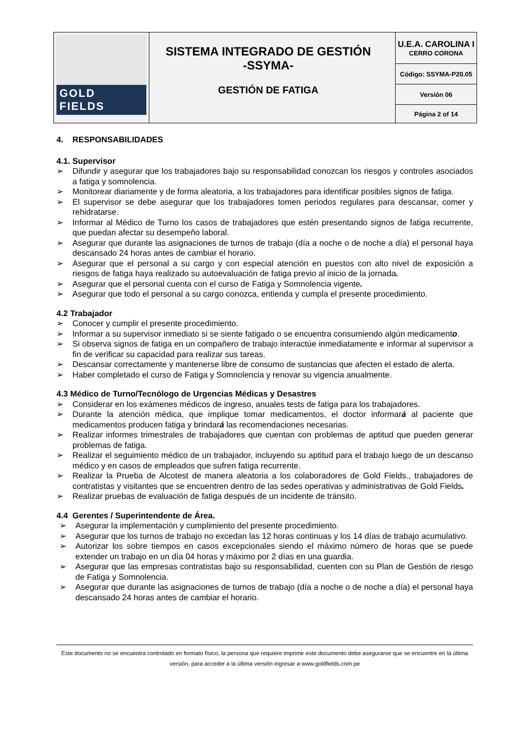| GOLD FIELDS | SISTEMA INTEGRADO DE GESTIÓN -SSYMA- GESTIÓN DE FATIGA | U.E.A. CAROLINA I CERRO CORONA |
| | | Código: SSYMA-P20.05 |
| | | Versión 06 |
| | | Página 2 of 14 |
4. RESPONSABILIDADES
4.1. Supervisor
➢ Difundir y asegurar que los trabajadores bajo su responsabilidad conozcan los riesgos y controles asociados a fatiga y somnolencia.
➢ Monitorear diariamente y de forma aleatoria, a los trabajadores para identificar posibles signos de fatiga.
➢ El supervisor se debe asegurar que los trabajadores tomen periodos regulares para descansar, comer y rehidratarse.
➢ Informar al Médico de Turno los casos de trabajadores que estén presentando signos de fatiga recurrente, que puedan afectar su desempeño laboral.
➢ Asegurar que durante las asignaciones de turnos de trabajo (día a noche o de noche a día) el personal haya descansado 24 horas antes de cambiar el horario.
➢ Asegurar que el personal a su cargo y con especial atención en puestos con alto nivel de exposición a riesgos de fatiga haya realizado su autoevaluación de fatiga previo al inicio de la jornada.
➢ Asegurar que el personal cuenta con el curso de Fatiga y Somnolencia vigente.
➢ Asegurar que todo el personal a su cargo conozca, entienda y cumpla el presente procedimiento.
4.2 Trabajador
➢ Conocer y cumplir el presente procedimiento.
➢ Informar a su supervisor inmediato si se siente fatigado o se encuentra consumiendo algún medicamento.
➢ Si observa signos de fatiga en un compañero de trabajo interactúe inmediatamente e informar al supervisor a fin de verificar su capacidad para realizar sus tareas.
➢ Descansar correctamente y mantenerse libre de consumo de sustancias que afecten el estado de alerta.
➢ Haber completado el curso de Fatiga y Somnolencia y renovar su vigencia anualmente.
4.3 Médico de Turno/Tecnólogo de Urgencias Médicas y Desastres
➢ Considerar en los exámenes médicos de ingreso, anuales tests de fatiga para los trabajadores.
➢ Durante la atención médica, que implique tomar medicamentos, el doctor informará al paciente que medicamentos producen fatiga y brindará las recomendaciones necesarias.
➢ Realizar informes trimestrales de trabajadores que cuentan con problemas de aptitud que pueden generar problemas de fatiga.
➢ Realizar el seguimiento médico de un trabajador, incluyendo su aptitud para el trabajo luego de un descanso médico y en casos de empleados que sufren fatiga recurrente.
➢ Realizar la Prueba de Alcotest de manera aleatoria a los colaboradores de Gold Fields., trabajadores de contratistas y visitantes que se encuentren dentro de las sedes operativas y administrativas de Gold Fields.
➢ Realizar pruebas de evaluación de fatiga después de un incidente de tránsito.
4.4 Gerentes / Superintendente de Área.
➢ Asegurar la implementación y cumplimiento del presente procedimiento.
➢ Asegurar que los turnos de trabajo no excedan las 12 horas continuas y los 14 días de trabajo acumulativo.
➢ Autorizar los sobre tiempos en casos excepcionales siendo el máximo número de horas que se puede extender un trabajo en un día 04 horas y máximo por 2 días en una guardia.
➢ Asegurar que las empresas contratistas bajo su responsabilidad, cuenten con su Plan de Gestión de riesgo de Fatiga y Somnolencia.
➢ Asegurar que durante las asignaciones de turnos de trabajo (día a noche o de noche a día) el personal haya descansado 24 horas antes de cambiar el horario.
Este documento no se encuentra controlado en formato físico, la persona que requiere imprimir este documento debe asegurarse que se encuentre en la última versión, para acceder a la última versión ingresar a www.goldfields.com.pe